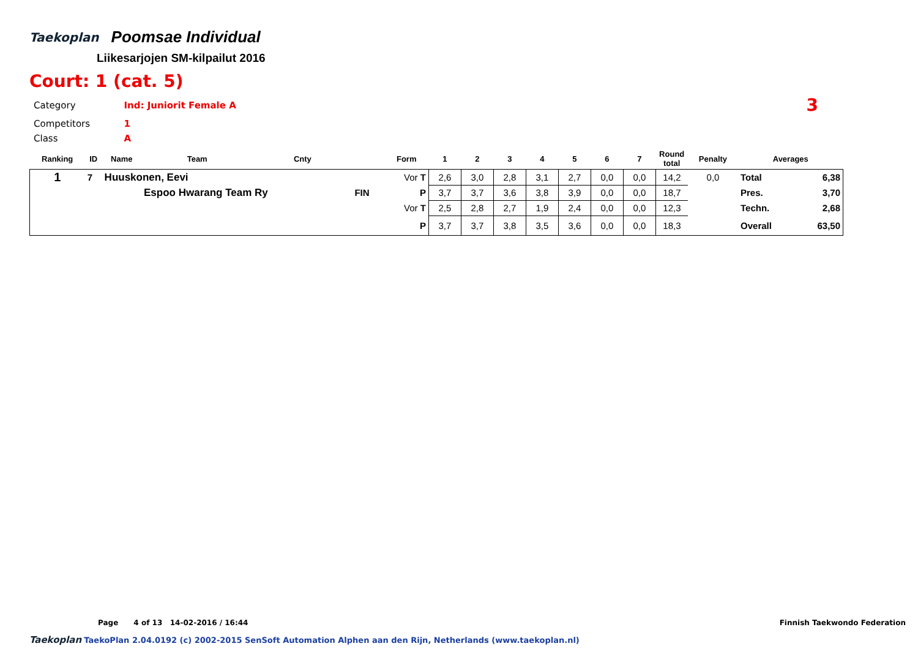Taekoplan
Poomsae Individual
Liikesarjojen SM-kilpailut 2016
Court: 1 (cat. 5)
| Category | Ind: Juniorit Female A | 3 |
| Competitors | 1 | |
| Class | A | |
| Ranking | ID | Name | Team | Cnty | | Form | 1 | 2 | 3 | 4 | 5 | 6 | 7 | Round total | Penalty | Averages | |
| --- | --- | --- | --- | --- | --- | --- | --- | --- | --- | --- | --- | --- | --- | --- | --- | --- | --- |
| 1 | 7 | Huuskonen, Eevi | | | | Vor T | 2,6 | 3,0 | 2,8 | 3,1 | 2,7 | 0,0 | 0,0 | 14,2 | 0,0 | Total | 6,38 |
| | | | Espoo Hwarang Team Ry | | FIN | P | 3,7 | 3,7 | 3,6 | 3,8 | 3,9 | 0,0 | 0,0 | 18,7 | | Pres. | 3,70 |
| | | | | | | Vor T | 2,5 | 2,8 | 2,7 | 1,9 | 2,4 | 0,0 | 0,0 | 12,3 | | Techn. | 2,68 |
| | | | | | | P | 3,7 | 3,7 | 3,8 | 3,5 | 3,6 | 0,0 | 0,0 | 18,3 | | Overall | 63,50 |
Page 4 of 13 14-02-2016 / 16:44 Finnish Taekwondo Federation
Taekoplan TaekoPlan 2.04.0192 (c) 2002-2015 SenSoft Automation Alphen aan den Rijn, Netherlands (www.taekoplan.nl)